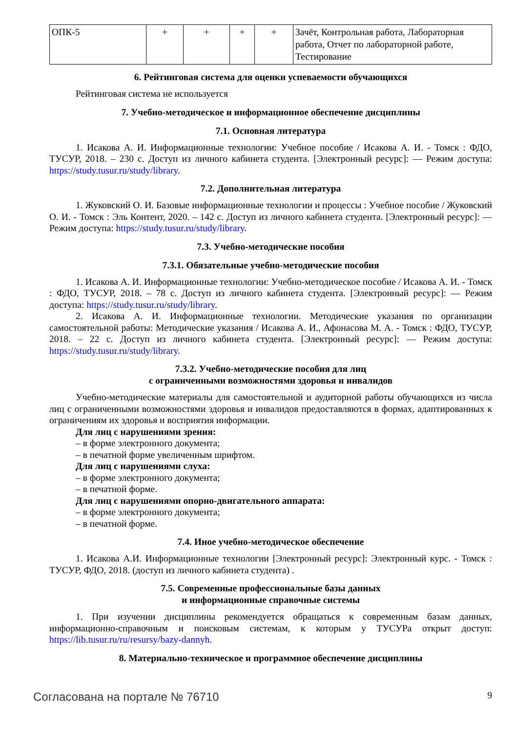| ОПК-5 | + | + | + | + | Зачёт, Контрольная работа, Лабораторная работа, Отчет по лабораторной работе, Тестирование |
6. Рейтинговая система для оценки успеваемости обучающихся
Рейтинговая система не используется
7. Учебно-методическое и информационное обеспечение дисциплины
7.1. Основная литература
1. Исакова А. И. Информационные технологии: Учебное пособие / Исакова А. И. - Томск : ФДО, ТУСУР, 2018. – 230 с. Доступ из личного кабинета студента. [Электронный ресурс]: — Режим доступа: https://study.tusur.ru/study/library.
7.2. Дополнительная литература
1. Жуковский О. И. Базовые информационные технологии и процессы : Учебное пособие / Жуковский О. И. - Томск : Эль Контент, 2020. – 142 с. Доступ из личного кабинета студента. [Электронный ресурс]: — Режим доступа: https://study.tusur.ru/study/library.
7.3. Учебно-методические пособия
7.3.1. Обязательные учебно-методические пособия
1. Исакова А. И. Информационные технологии: Учебно-методическое пособие / Исакова А. И. - Томск : ФДО, ТУСУР, 2018. – 78 с. Доступ из личного кабинета студента. [Электронный ресурс]: — Режим доступа: https://study.tusur.ru/study/library.
2. Исакова А. И. Информационные технологии. Методические указания по организации самостоятельной работы: Методические указания / Исакова А. И., Афонасова М. А. - Томск : ФДО, ТУСУР, 2018. – 22 с. Доступ из личного кабинета студента. [Электронный ресурс]: — Режим доступа: https://study.tusur.ru/study/library.
7.3.2. Учебно-методические пособия для лиц
с ограниченными возможностями здоровья и инвалидов
Учебно-методические материалы для самостоятельной и аудиторной работы обучающихся из числа лиц с ограниченными возможностями здоровья и инвалидов предоставляются в формах, адаптированных к ограничениям их здоровья и восприятия информации.
Для лиц с нарушениями зрения:
– в форме электронного документа;
– в печатной форме увеличенным шрифтом.
Для лиц с нарушениями слуха:
– в форме электронного документа;
– в печатной форме.
Для лиц с нарушениями опорно-двигательного аппарата:
– в форме электронного документа;
– в печатной форме.
7.4. Иное учебно-методическое обеспечение
1. Исакова А.И. Информационные технологии [Электронный ресурс]: Электронный курс. - Томск : ТУСУР, ФДО, 2018. (доступ из личного кабинета студента) .
7.5. Современные профессиональные базы данных
и информационные справочные системы
1. При изучении дисциплины рекомендуется обращаться к современным базам данных, информационно-справочным и поисковым системам, к которым у ТУСУРа открыт доступ: https://lib.tusur.ru/ru/resursy/bazy-dannyh.
8. Материально-техническое и программное обеспечение дисциплины
Согласована на портале № 76710 9